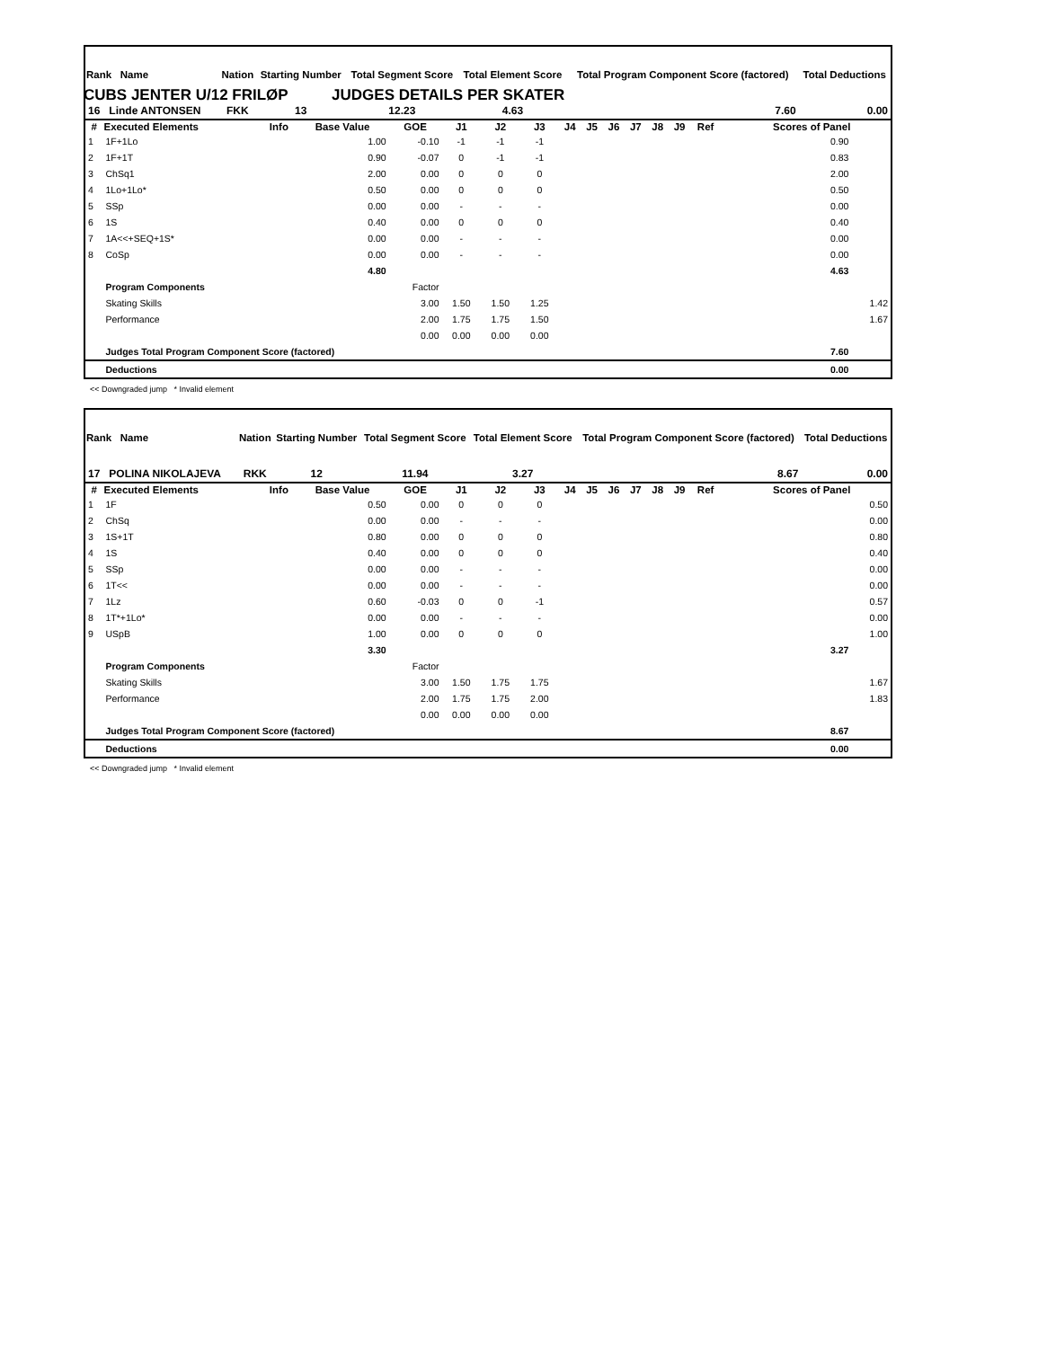CUBS JENTER U/12 FRILØP JUDGES DETAILS PER SKATER
| Rank Name | | Nation | Starting Number | Total Segment Score | Total Element Score | Total Program Component Score (factored) | Total Deductions |
| --- | --- | --- | --- | --- | --- | --- | --- |
| 16 Linde ANTONSEN | | FKK | 13 | 12.23 | 4.63 | 7.60 | 0.00 |
| # | Executed Elements | Info | Base Value | GOE | J1 | J2 | J3 | J4 | J5 | J6 | J7 | J8 | J9 | Ref | Scores of Panel | |
| --- | --- | --- | --- | --- | --- | --- | --- | --- | --- | --- | --- | --- | --- | --- | --- | --- |
| 1 | 1F+1Lo | | 1.00 | -0.10 | -1 | -1 | -1 | | | | | | | | 0.90 | |
| 2 | 1F+1T | | 0.90 | -0.07 | 0 | -1 | -1 | | | | | | | | 0.83 | |
| 3 | ChSq1 | | 2.00 | 0.00 | 0 | 0 | 0 | | | | | | | | 2.00 | |
| 4 | 1Lo+1Lo* | | 0.50 | 0.00 | 0 | 0 | 0 | | | | | | | | 0.50 | |
| 5 | SSp | | 0.00 | 0.00 | - | - | - | | | | | | | | 0.00 | |
| 6 | 1S | | 0.40 | 0.00 | 0 | 0 | 0 | | | | | | | | 0.40 | |
| 7 | 1A<<+SEQ+1S* | | 0.00 | 0.00 | - | - | - | | | | | | | | 0.00 | |
| 8 | CoSp | | 0.00 | 0.00 | - | - | - | | | | | | | | 0.00 | |
| | | | 4.80 | | | | | | | | | | | | 4.63 | |
| | Program Components | | | Factor | | | | | | | | | | | | |
| | Skating Skills | | | 3.00 | 1.50 | 1.50 | 1.25 | | | | | | | | | 1.42 |
| | Performance | | | 2.00 | 1.75 | 1.75 | 1.50 | | | | | | | | | 1.67 |
| | | | | 0.00 | 0.00 | 0.00 | 0.00 | | | | | | | | | |
| | Judges Total Program Component Score (factored) | | | | | | | | | | | | | | 7.60 | |
| | Deductions | | | | | | | | | | | | | | 0.00 | |
<< Downgraded jump * Invalid element
| Rank Name | | Nation | Starting Number | Total Segment Score | Total Element Score | Total Program Component Score (factored) | Total Deductions |
| --- | --- | --- | --- | --- | --- | --- | --- |
| 17 POLINA NIKOLAJEVA | | RKK | 12 | 11.94 | 3.27 | 8.67 | 0.00 |
| # | Executed Elements | Info | Base Value | GOE | J1 | J2 | J3 | J4 | J5 | J6 | J7 | J8 | J9 | Ref | Scores of Panel | |
| --- | --- | --- | --- | --- | --- | --- | --- | --- | --- | --- | --- | --- | --- | --- | --- | --- |
| 1 | 1F | | 0.50 | 0.00 | 0 | 0 | 0 | | | | | | | | | 0.50 |
| 2 | ChSq | | 0.00 | 0.00 | - | - | - | | | | | | | | | 0.00 |
| 3 | 1S+1T | | 0.80 | 0.00 | 0 | 0 | 0 | | | | | | | | | 0.80 |
| 4 | 1S | | 0.40 | 0.00 | 0 | 0 | 0 | | | | | | | | | 0.40 |
| 5 | SSp | | 0.00 | 0.00 | - | - | - | | | | | | | | | 0.00 |
| 6 | 1T<< | | 0.00 | 0.00 | - | - | - | | | | | | | | | 0.00 |
| 7 | 1Lz | | 0.60 | -0.03 | 0 | 0 | -1 | | | | | | | | | 0.57 |
| 8 | 1T*+1Lo* | | 0.00 | 0.00 | - | - | - | | | | | | | | | 0.00 |
| 9 | USpB | | 1.00 | 0.00 | 0 | 0 | 0 | | | | | | | | | 1.00 |
| | | | 3.30 | | | | | | | | | | | | 3.27 | |
| | Program Components | | | Factor | | | | | | | | | | | | |
| | Skating Skills | | | 3.00 | 1.50 | 1.75 | 1.75 | | | | | | | | | 1.67 |
| | Performance | | | 2.00 | 1.75 | 1.75 | 2.00 | | | | | | | | | 1.83 |
| | | | | 0.00 | 0.00 | 0.00 | 0.00 | | | | | | | | | |
| | Judges Total Program Component Score (factored) | | | | | | | | | | | | | | 8.67 | |
| | Deductions | | | | | | | | | | | | | | 0.00 | |
<< Downgraded jump * Invalid element